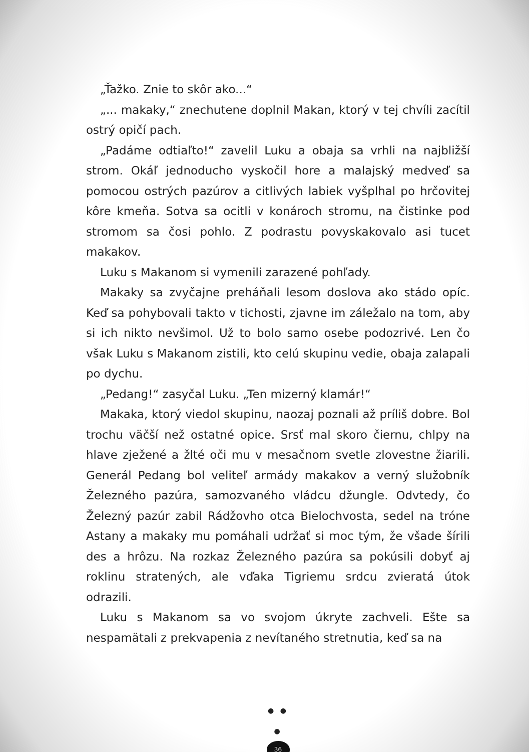„Ťažko. Znie to skôr ako...“
„... makaky,“ znechutene doplnil Makan, ktorý v tej chvíli zacítil ostrý opičí pach.
„Padáme odtiaľto!“ zavelil Luku a obaja sa vrhli na najbližší strom. Okáľ jednoducho vyskočil hore a malajský medveď sa pomocou ostrých pazúrov a citlivých labiek vyšplhal po hrčovitej kôre kmeňa. Sotva sa ocitli v konároch stromu, na čistinke pod stromom sa čosi pohlo. Z podrastu povyskakovalo asi tucet makakov.
Luku s Makanom si vymenili zarazené pohľady.
Makaky sa zvyčajne preháňali lesom doslova ako stádo opíc. Keď sa pohybovali takto v tichosti, zjavne im záležalo na tom, aby si ich nikto nevšimol. Už to bolo samo osebe podozrivé. Len čo však Luku s Makanom zistili, kto celú skupinu vedie, obaja zalapali po dychu.
„Pedang!“ zasyčal Luku. „Ten mizerný klamár!“
Makaka, ktorý viedol skupinu, naozaj poznali až príliš dobre. Bol trochu väčší než ostatné opice. Srsť mal skoro čiernu, chlpy na hlave zježené a žlté oči mu v mesačnom svetle zlovestne žiarili. Generál Pedang bol veliteľ armády makakov a verný služobník Železného pazúra, samozvaného vládcu džungle. Odvtedy, čo Železný pazúr zabil Rádžovho otca Bielochvosta, sedel na tróne Astany a makaky mu pomáhali udržať si moc tým, že všade šírili des a hrôzu. Na rozkaz Železného pazúra sa pokúsili dobyť aj roklinu stratených, ale vďaka Tigriemu srdcu zvieratá útok odrazili.
Luku s Makanom sa vo svojom úkryte zachveli. Ešte sa nespamätali z prekvapenia z nevítaného stretnutia, keď sa na
● ● ●
36